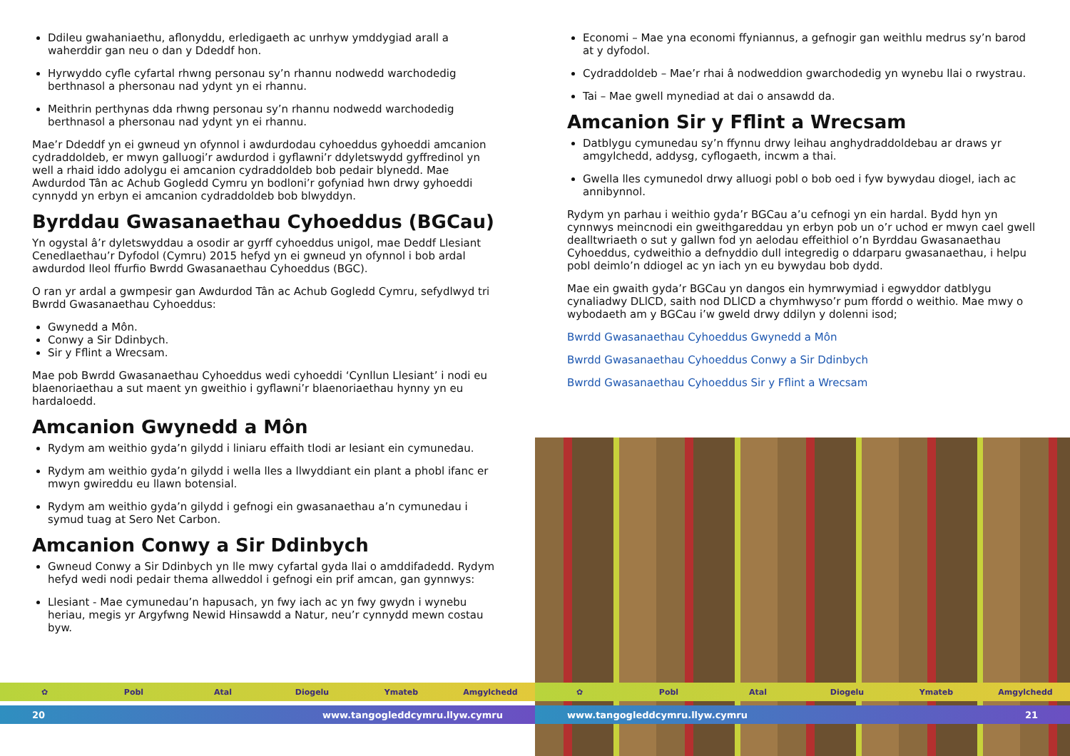Ddileu gwahaniaethu, aflonyddu, erledigaeth ac unrhyw ymddygiad arall a waherddir gan neu o dan y Ddeddf hon.
Hyrwyddo cyfle cyfartal rhwng personau sy’n rhannu nodwedd warchodedig berthnasol a phersonau nad ydynt yn ei rhannu.
Meithrin perthynas dda rhwng personau sy’n rhannu nodwedd warchodedig berthnasol a phersonau nad ydynt yn ei rhannu.
Mae’r Ddeddf yn ei gwneud yn ofynnol i awdurdodau cyhoeddus gyhoeddi amcanion cydraddoldeb, er mwyn galluogi’r awdurdod i gyflawni’r ddyletswydd gyffredinol yn well a rhaid iddo adolygu ei amcanion cydraddoldeb bob pedair blynedd. Mae Awdurdod Tân ac Achub Gogledd Cymru yn bodloni’r gofyniad hwn drwy gyhoeddi cynnydd yn erbyn ei amcanion cydraddoldeb bob blwyddyn.
Byrddau Gwasanaethau Cyhoeddus (BGCau)
Yn ogystal â’r dyletswyddau a osodir ar gyrff cyhoeddus unigol, mae Deddf Llesiant Cenedlaethau’r Dyfodol (Cymru) 2015 hefyd yn ei gwneud yn ofynnol i bob ardal awdurdod lleol ffurfio Bwrdd Gwasanaethau Cyhoeddus (BGC).
O ran yr ardal a gwmpesir gan Awdurdod Tân ac Achub Gogledd Cymru, sefydlwyd tri Bwrdd Gwasanaethau Cyhoeddus:
Gwynedd a Môn.
Conwy a Sir Ddinbych.
Sir y Fflint a Wrecsam.
Mae pob Bwrdd Gwasanaethau Cyhoeddus wedi cyhoeddi ‘Cynllun Llesiant’ i nodi eu blaenoriaethau a sut maent yn gweithio i gyflawni’r blaenoriaethau hynny yn eu hardaloedd.
Amcanion Gwynedd a Môn
Rydym am weithio gyda’n gilydd i liniaru effaith tlodi ar lesiant ein cymunedau.
Rydym am weithio gyda’n gilydd i wella lles a llwyddiant ein plant a phobl ifanc er mwyn gwireddu eu llawn botensial.
Rydym am weithio gyda’n gilydd i gefnogi ein gwasanaethau a’n cymunedau i symud tuag at Sero Net Carbon.
Amcanion Conwy a Sir Ddinbych
Gwneud Conwy a Sir Ddinbych yn lle mwy cyfartal gyda llai o amddifadedd. Rydym hefyd wedi nodi pedair thema allweddol i gefnogi ein prif amcan, gan gynnwys:
Llesiant - Mae cymunedau’n hapusach, yn fwy iach ac yn fwy gwydn i wynebu heriau, megis yr Argyfwng Newid Hinsawdd a Natur, neu’r cynnydd mewn costau byw.
✿ Pobl Atal Diogelu Ymateb Amgylchedd
20 www.tangogleddcymru.llyw.cymru
Economi – Mae yna economi ffyniannus, a gefnogir gan weithlu medrus sy’n barod at y dyfodol.
Cydraddoldeb – Mae’r rhai â nodweddion gwarchodedig yn wynebu llai o rwystrau.
Tai – Mae gwell mynediad at dai o ansawdd da.
Amcanion Sir y Fflint a Wrecsam
Datblygu cymunedau sy’n ffynnu drwy leihau anghydraddoldebau ar draws yr amgylchedd, addysg, cyflogaeth, incwm a thai.
Gwella lles cymunedol drwy alluogi pobl o bob oed i fyw bywydau diogel, iach ac annibynnol.
Rydym yn parhau i weithio gyda’r BGCau a’u cefnogi yn ein hardal. Bydd hyn yn cynnwys meincnodi ein gweithgareddau yn erbyn pob un o’r uchod er mwyn cael gwell dealltwriaeth o sut y gallwn fod yn aelodau effeithiol o’n Byrddau Gwasanaethau Cyhoeddus, cydweithio a defnyddio dull integredig o ddarparu gwasanaethau, i helpu pobl deimlo’n ddiogel ac yn iach yn eu bywydau bob dydd.
Mae ein gwaith gyda’r BGCau yn dangos ein hymrwymiad i egwyddor datblygu cynaliadwy DLlCD, saith nod DLlCD a chymhwyso’r pum ffordd o weithio. Mae mwy o wybodaeth am y BGCau i’w gweld drwy ddilyn y dolenni isod;
Bwrdd Gwasanaethau Cyhoeddus Gwynedd a Môn
Bwrdd Gwasanaethau Cyhoeddus Conwy a Sir Ddinbych
Bwrdd Gwasanaethau Cyhoeddus Sir y Fflint a Wrecsam
✿ Pobl Atal Diogelu Ymateb Amgylchedd
www.tangogleddcymru.llyw.cymru 21